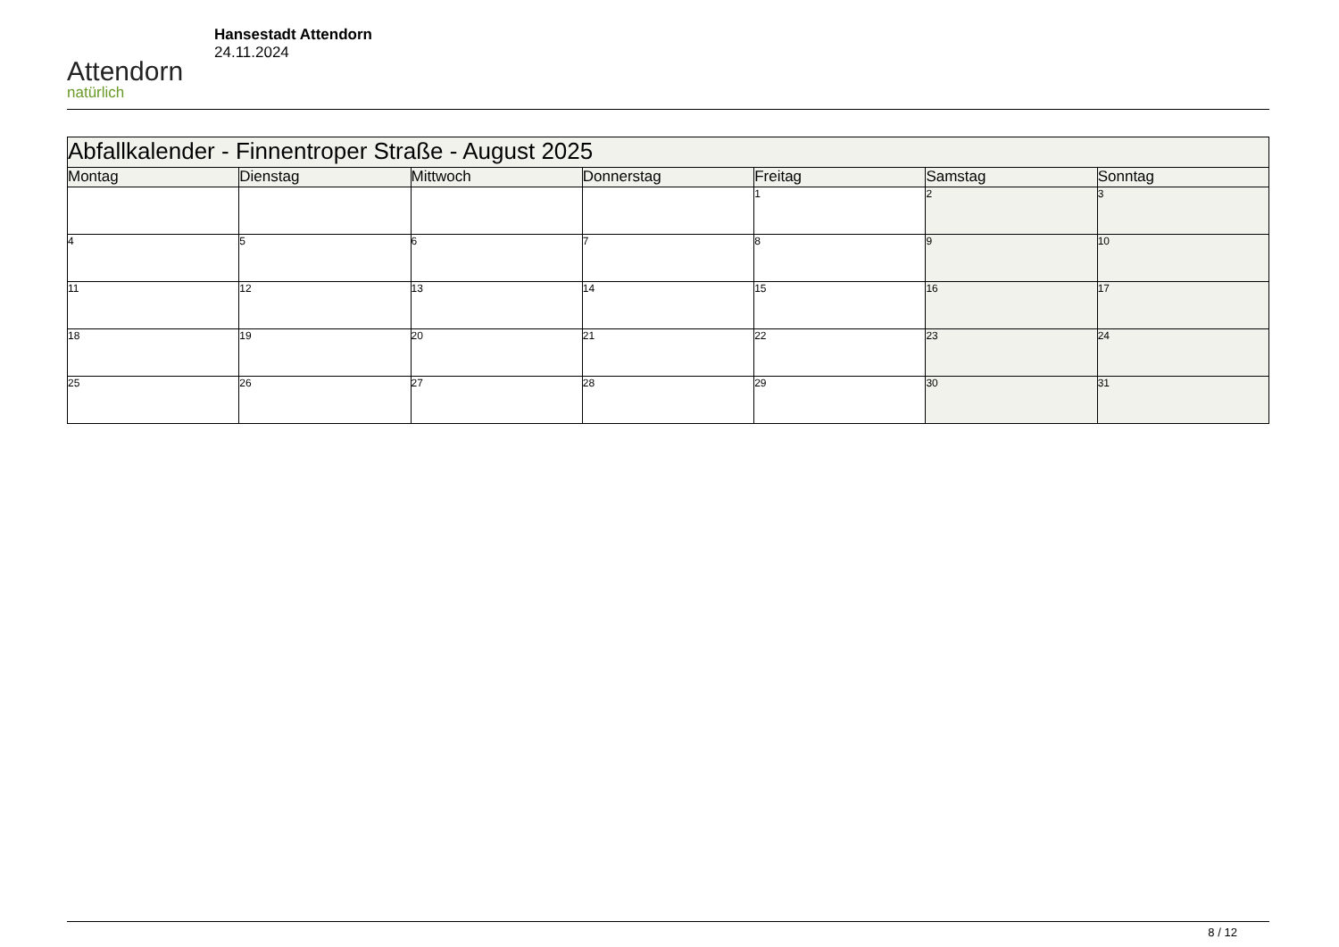Attendorn
natürlich
Hansestadt Attendorn
24.11.2024
| Abfallkalender - Finnentroper Straße - August 2025 | | | | | | |
| --- | --- | --- | --- | --- | --- | --- |
| Montag | Dienstag | Mittwoch | Donnerstag | Freitag | Samstag | Sonntag |
| | | | | 1 | 2 | 3 |
| 4 | 5 | 6 | 7 | 8 | 9 | 10 |
| 11 | 12 | 13 | 14 | 15 | 16 | 17 |
| 18 | 19 | 20 | 21 | 22 | 23 | 24 |
| 25 | 26 | 27 | 28 | 29 | 30 | 31 |
8 / 12